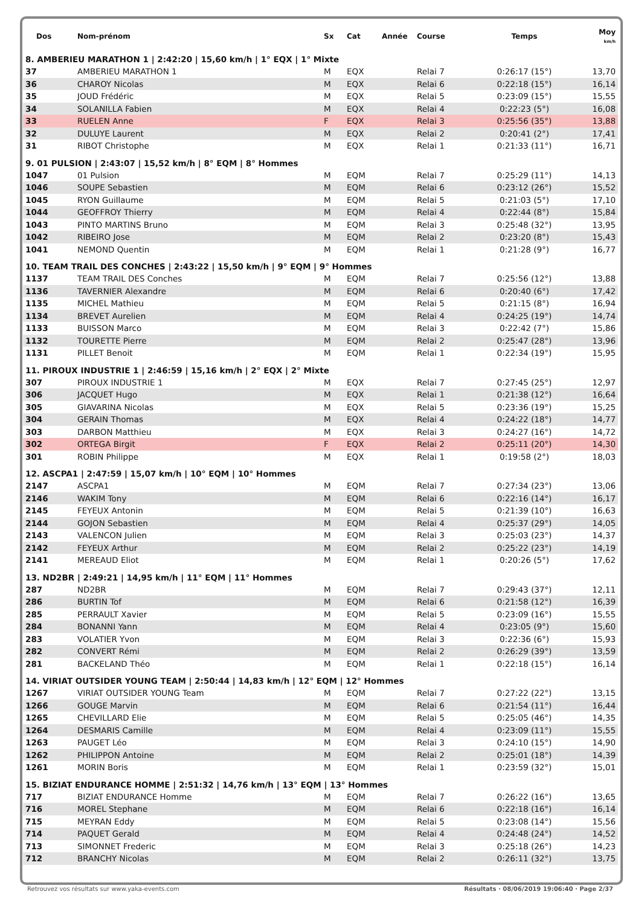| Dos | Nom-prénom | Sx | Cat | Année | Course | Temps | Moy km/h |
| --- | --- | --- | --- | --- | --- | --- | --- |
| 8. AMBERIEU MARATHON 1 / 2:42:20 / 15,60 km/h / 1° EQX / 1° Mixte | | | | | | | |
| 37 | AMBERIEU MARATHON 1 | M | EQX | | Relai 7 | 0:26:17 (15°) | 13,70 |
| 36 | CHAROY Nicolas | M | EQX | | Relai 6 | 0:22:18 (15°) | 16,14 |
| 35 | JOUD Frédéric | M | EQX | | Relai 5 | 0:23:09 (15°) | 15,55 |
| 34 | SOLANILLA Fabien | M | EQX | | Relai 4 | 0:22:23 (5°) | 16,08 |
| 33 | RUELEN Anne | F | EQX | | Relai 3 | 0:25:56 (35°) | 13,88 |
| 32 | DULUYE Laurent | M | EQX | | Relai 2 | 0:20:41 (2°) | 17,41 |
| 31 | RIBOT Christophe | M | EQX | | Relai 1 | 0:21:33 (11°) | 16,71 |
| 9. 01 PULSION / 2:43:07 / 15,52 km/h / 8° EQM / 8° Hommes | | | | | | | |
| 1047 | 01 Pulsion | M | EQM | | Relai 7 | 0:25:29 (11°) | 14,13 |
| 1046 | SOUPE Sebastien | M | EQM | | Relai 6 | 0:23:12 (26°) | 15,52 |
| 1045 | RYON Guillaume | M | EQM | | Relai 5 | 0:21:03 (5°) | 17,10 |
| 1044 | GEOFFROY Thierry | M | EQM | | Relai 4 | 0:22:44 (8°) | 15,84 |
| 1043 | PINTO MARTINS Bruno | M | EQM | | Relai 3 | 0:25:48 (32°) | 13,95 |
| 1042 | RIBEIRO Jose | M | EQM | | Relai 2 | 0:23:20 (8°) | 15,43 |
| 1041 | NEMOND Quentin | M | EQM | | Relai 1 | 0:21:28 (9°) | 16,77 |
| 10. TEAM TRAIL DES CONCHES / 2:43:22 / 15,50 km/h / 9° EQM / 9° Hommes | | | | | | | |
| 1137 | TEAM TRAIL DES Conches | M | EQM | | Relai 7 | 0:25:56 (12°) | 13,88 |
| 1136 | TAVERNIER Alexandre | M | EQM | | Relai 6 | 0:20:40 (6°) | 17,42 |
| 1135 | MICHEL Mathieu | M | EQM | | Relai 5 | 0:21:15 (8°) | 16,94 |
| 1134 | BREVET Aurelien | M | EQM | | Relai 4 | 0:24:25 (19°) | 14,74 |
| 1133 | BUISSON Marco | M | EQM | | Relai 3 | 0:22:42 (7°) | 15,86 |
| 1132 | TOURETTE Pierre | M | EQM | | Relai 2 | 0:25:47 (28°) | 13,96 |
| 1131 | PILLET Benoit | M | EQM | | Relai 1 | 0:22:34 (19°) | 15,95 |
| 11. PIROUX INDUSTRIE 1 / 2:46:59 / 15,16 km/h / 2° EQX / 2° Mixte | | | | | | | |
| 307 | PIROUX INDUSTRIE 1 | M | EQX | | Relai 7 | 0:27:45 (25°) | 12,97 |
| 306 | JACQUET Hugo | M | EQX | | Relai 1 | 0:21:38 (12°) | 16,64 |
| 305 | GIAVARINA Nicolas | M | EQX | | Relai 5 | 0:23:36 (19°) | 15,25 |
| 304 | GERAIN Thomas | M | EQX | | Relai 4 | 0:24:22 (18°) | 14,77 |
| 303 | DARBON Matthieu | M | EQX | | Relai 3 | 0:24:27 (16°) | 14,72 |
| 302 | ORTEGA Birgit | F | EQX | | Relai 2 | 0:25:11 (20°) | 14,30 |
| 301 | ROBIN Philippe | M | EQX | | Relai 1 | 0:19:58 (2°) | 18,03 |
| 12. ASCPA1 / 2:47:59 / 15,07 km/h / 10° EQM / 10° Hommes | | | | | | | |
| 2147 | ASCPA1 | M | EQM | | Relai 7 | 0:27:34 (23°) | 13,06 |
| 2146 | WAKIM Tony | M | EQM | | Relai 6 | 0:22:16 (14°) | 16,17 |
| 2145 | FEYEUX Antonin | M | EQM | | Relai 5 | 0:21:39 (10°) | 16,63 |
| 2144 | GOJON Sebastien | M | EQM | | Relai 4 | 0:25:37 (29°) | 14,05 |
| 2143 | VALENCON Julien | M | EQM | | Relai 3 | 0:25:03 (23°) | 14,37 |
| 2142 | FEYEUX Arthur | M | EQM | | Relai 2 | 0:25:22 (23°) | 14,19 |
| 2141 | MEREAUD Eliot | M | EQM | | Relai 1 | 0:20:26 (5°) | 17,62 |
| 13. ND2BR / 2:49:21 / 14,95 km/h / 11° EQM / 11° Hommes | | | | | | | |
| 287 | ND2BR | M | EQM | | Relai 7 | 0:29:43 (37°) | 12,11 |
| 286 | BURTIN Tof | M | EQM | | Relai 6 | 0:21:58 (12°) | 16,39 |
| 285 | PERRAULT Xavier | M | EQM | | Relai 5 | 0:23:09 (16°) | 15,55 |
| 284 | BONANNI Yann | M | EQM | | Relai 4 | 0:23:05 (9°) | 15,60 |
| 283 | VOLATIER Yvon | M | EQM | | Relai 3 | 0:22:36 (6°) | 15,93 |
| 282 | CONVERT Rémi | M | EQM | | Relai 2 | 0:26:29 (39°) | 13,59 |
| 281 | BACKELAND Théo | M | EQM | | Relai 1 | 0:22:18 (15°) | 16,14 |
| 14. VIRIAT OUTSIDER YOUNG TEAM / 2:50:44 / 14,83 km/h / 12° EQM / 12° Hommes | | | | | | | |
| 1267 | VIRIAT OUTSIDER YOUNG Team | M | EQM | | Relai 7 | 0:27:22 (22°) | 13,15 |
| 1266 | GOUGE Marvin | M | EQM | | Relai 6 | 0:21:54 (11°) | 16,44 |
| 1265 | CHEVILLARD Elie | M | EQM | | Relai 5 | 0:25:05 (46°) | 14,35 |
| 1264 | DESMARIS Camille | M | EQM | | Relai 4 | 0:23:09 (11°) | 15,55 |
| 1263 | PAUGET Léo | M | EQM | | Relai 3 | 0:24:10 (15°) | 14,90 |
| 1262 | PHILIPPON Antoine | M | EQM | | Relai 2 | 0:25:01 (18°) | 14,39 |
| 1261 | MORIN Boris | M | EQM | | Relai 1 | 0:23:59 (32°) | 15,01 |
| 15. BIZIAT ENDURANCE HOMME / 2:51:32 / 14,76 km/h / 13° EQM / 13° Hommes | | | | | | | |
| 717 | BIZIAT ENDURANCE Homme | M | EQM | | Relai 7 | 0:26:22 (16°) | 13,65 |
| 716 | MOREL Stephane | M | EQM | | Relai 6 | 0:22:18 (16°) | 16,14 |
| 715 | MEYRAN Eddy | M | EQM | | Relai 5 | 0:23:08 (14°) | 15,56 |
| 714 | PAQUET Gerald | M | EQM | | Relai 4 | 0:24:48 (24°) | 14,52 |
| 713 | SIMONNET Frederic | M | EQM | | Relai 3 | 0:25:18 (26°) | 14,23 |
| 712 | BRANCHY Nicolas | M | EQM | | Relai 2 | 0:26:11 (32°) | 13,75 |
Retrouvez vos résultats sur www.yaka-events.com Résultats · 08/06/2019 19:06:40 · Page 2/37